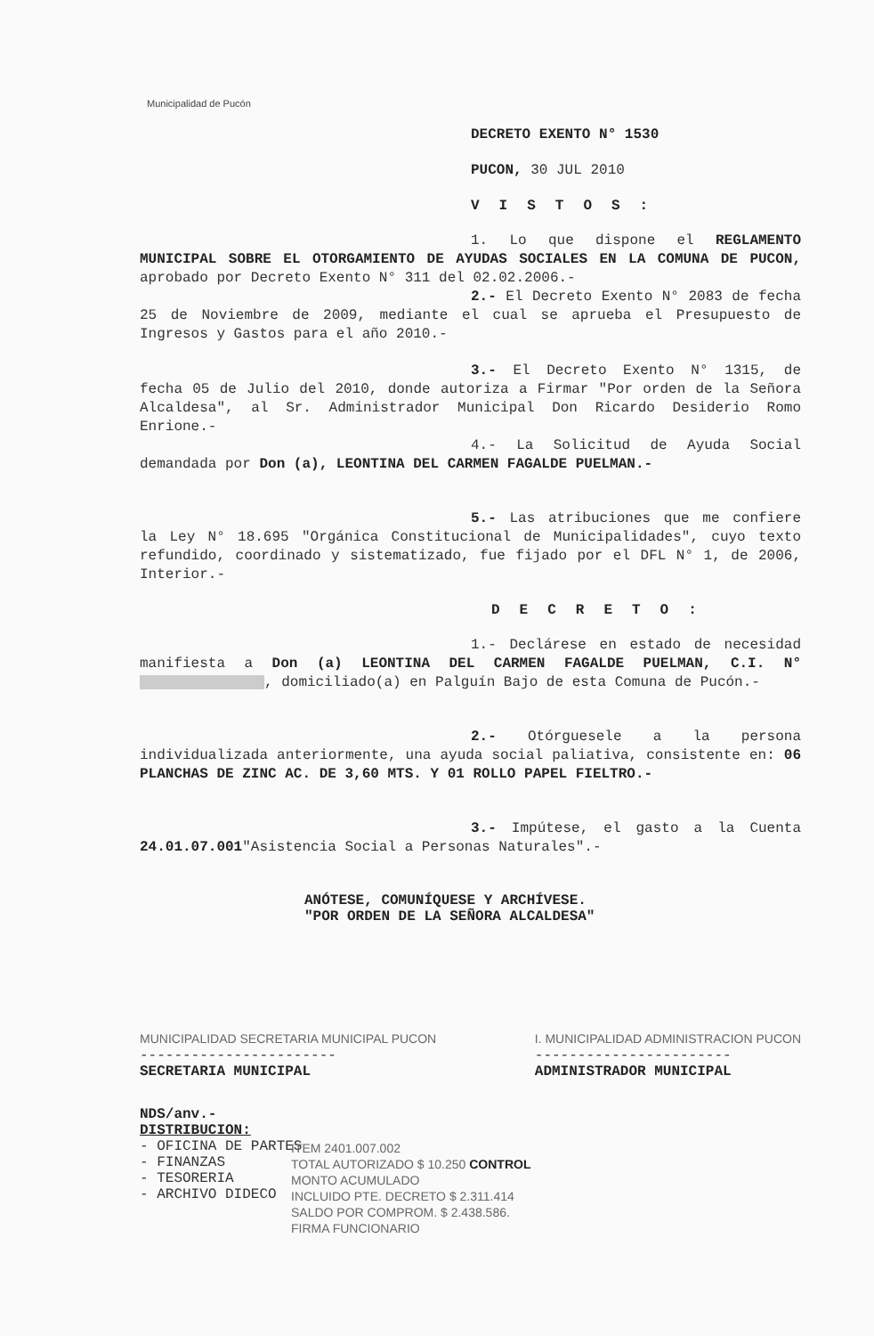Municipalidad de Pucón
DECRETO EXENTO N° 1530
PUCON, 30 JUL 2010
VISTOS:
1. Lo que dispone el REGLAMENTO MUNICIPAL SOBRE EL OTORGAMIENTO DE AYUDAS SOCIALES EN LA COMUNA DE PUCON, aprobado por Decreto Exento N° 311 del 02.02.2006.-
2.- El Decreto Exento N° 2083 de fecha 25 de Noviembre de 2009, mediante el cual se aprueba el Presupuesto de Ingresos y Gastos para el año 2010.-
3.- El Decreto Exento N° 1315, de fecha 05 de Julio del 2010, donde autoriza a Firmar "Por orden de la Señora Alcaldesa", al Sr. Administrador Municipal Don Ricardo Desiderio Romo Enrione.-
4.- La Solicitud de Ayuda Social demandada por Don (a), LEONTINA DEL CARMEN FAGALDE PUELMAN.-
5.- Las atribuciones que me confiere la Ley N° 18.695 "Orgánica Constitucional de Municipalidades", cuyo texto refundido, coordinado y sistematizado, fue fijado por el DFL N° 1, de 2006, Interior.-
DECRETO:
1.- Declárese en estado de necesidad manifiesta a Don (a) LEONTINA DEL CARMEN FAGALDE PUELMAN, C.I. N° , domiciliado(a) en Palguín Bajo de esta Comuna de Pucón.-
2.- Otórguesele a la persona individualizada anteriormente, una ayuda social paliativa, consistente en: 06 PLANCHAS DE ZINC AC. DE 3,60 MTS. Y 01 ROLLO PAPEL FIELTRO.-
3.- Impútese, el gasto a la Cuenta 24.01.07.001"Asistencia Social a Personas Naturales".-
ANÓTESE, COMUNÍQUESE Y ARCHÍVESE.
"POR ORDEN DE LA SEÑORA ALCALDESA"
MUNICIPALIDAD SECRETARIA MUNICIPAL PUCON
-----------------------
SECRETARIA MUNICIPAL
I. MUNICIPALIDAD ADMINISTRACION PUCON
-----------------------
ADMINISTRADOR MUNICIPAL
NDS/anv.-
DISTRIBUCION:
- OFICINA DE PARTES
- FINANZAS
- TESORERIA
- ARCHIVO DIDECO
ITEM 2401.007.002
TOTAL AUTORIZADO $ 10.250 CONTROL
MONTO ACUMULADO
INCLUIDO PTE. DECRETO $ 2.311.414
SALDO POR COMPROM. $ 2.438.586.
FIRMA FUNCIONARIO